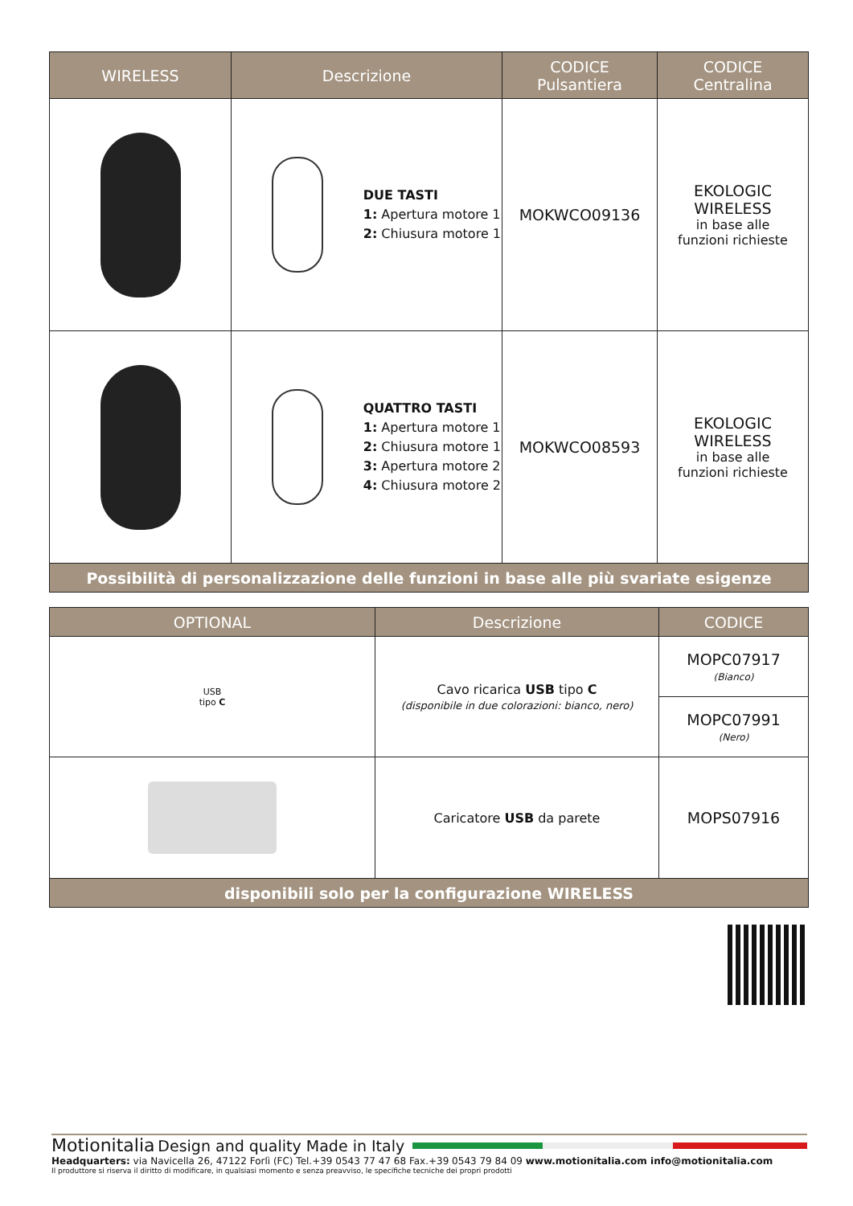| WIRELESS | Descrizione | CODICE Pulsantiera | CODICE Centralina |
| --- | --- | --- | --- |
| | DUE TASTI 1: Apertura motore 1 2: Chiusura motore 1 | MOKWCO09136 | EKOLOGIC WIRELESS in base alle funzioni richieste |
| | QUATTRO TASTI 1: Apertura motore 1 2: Chiusura motore 1 3: Apertura motore 2 4: Chiusura motore 2 | MOKWCO08593 | EKOLOGIC WIRELESS in base alle funzioni richieste |
| Possibilità di personalizzazione delle funzioni in base alle più svariate esigenze | | | |
| OPTIONAL | Descrizione | CODICE |
| --- | --- | --- |
| USB tipo C | Cavo ricarica USB tipo C (disponibile in due colorazioni: bianco, nero) | MOPC07917 (Bianco) |
| | | MOPC07991 (Nero) |
| | Caricatore USB da parete | MOPS07916 |
| disponibili solo per la configurazione WIRELESS | | |
Motionitalia Design and quality Made in Italy
Headquarters: via Navicella 26, 47122 Forlì (FC) Tel.+39 0543 77 47 68 Fax.+39 0543 79 84 09 www.motionitalia.com info@motionitalia.com
Il produttore si riserva il diritto di modificare, in qualsiasi momento e senza preavviso, le specifiche tecniche dei propri prodotti